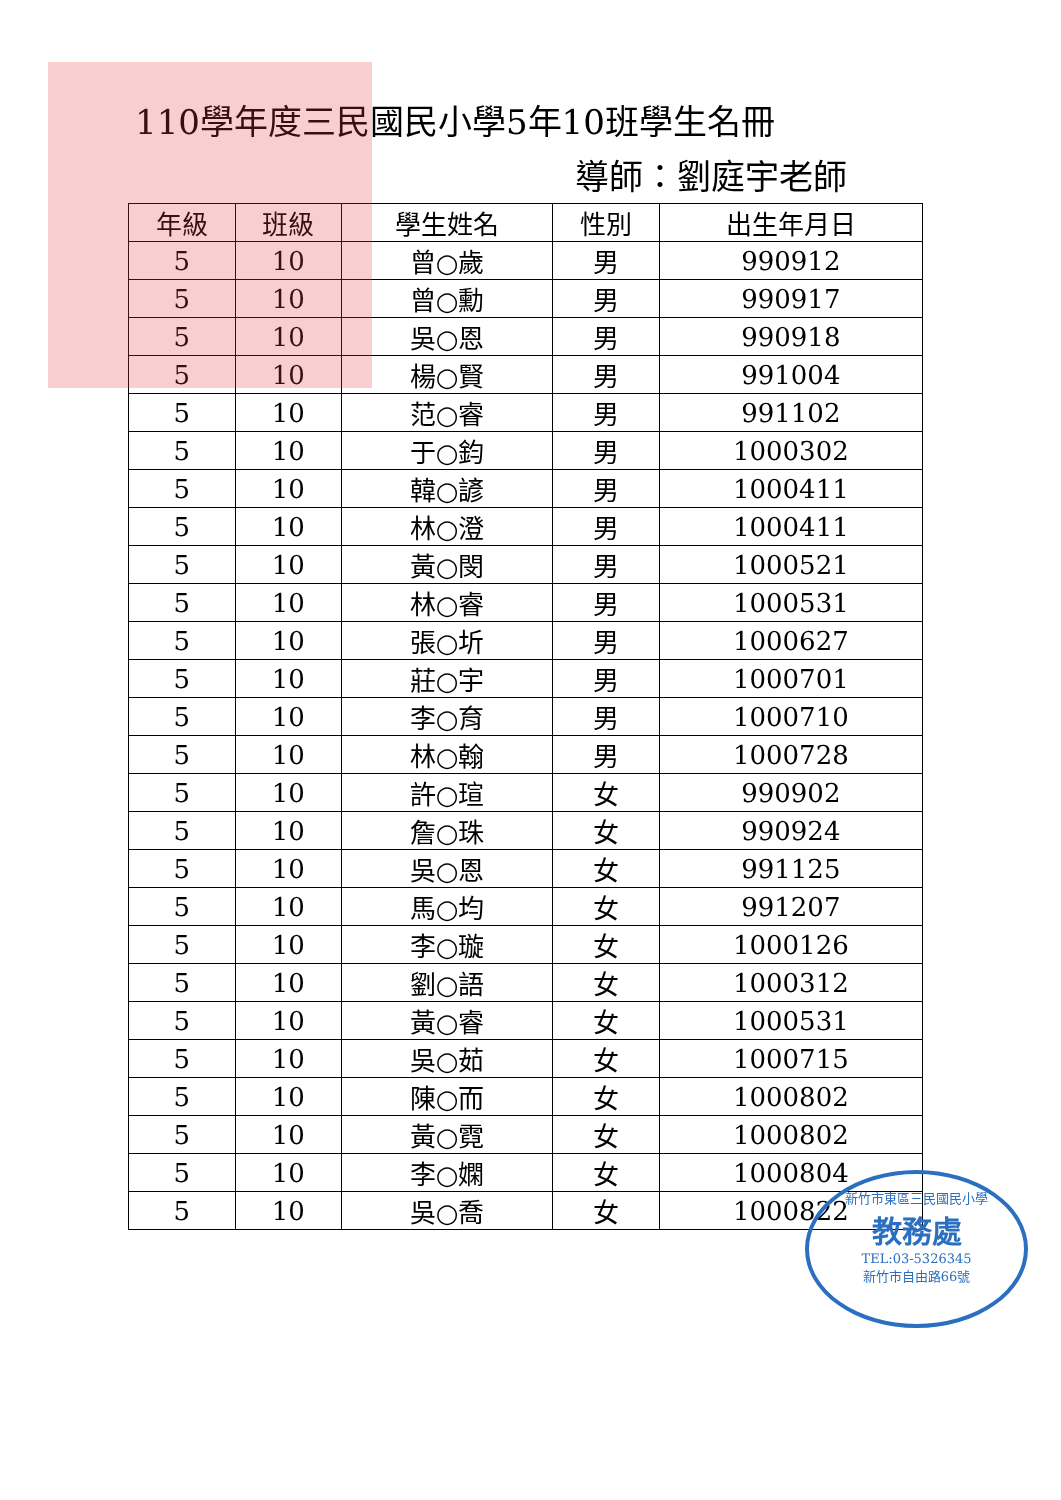110學年度三民國民小學5年10班學生名冊
導師：劉庭宇老師
| 年級 | 班級 | 學生姓名 | 性別 | 出生年月日 |
| --- | --- | --- | --- | --- |
| 5 | 10 | 曾○歲 | 男 | 990912 |
| 5 | 10 | 曾○勳 | 男 | 990917 |
| 5 | 10 | 吳○恩 | 男 | 990918 |
| 5 | 10 | 楊○賢 | 男 | 991004 |
| 5 | 10 | 范○睿 | 男 | 991102 |
| 5 | 10 | 于○鈞 | 男 | 1000302 |
| 5 | 10 | 韓○諺 | 男 | 1000411 |
| 5 | 10 | 林○澄 | 男 | 1000411 |
| 5 | 10 | 黃○閔 | 男 | 1000521 |
| 5 | 10 | 林○睿 | 男 | 1000531 |
| 5 | 10 | 張○圻 | 男 | 1000627 |
| 5 | 10 | 莊○宇 | 男 | 1000701 |
| 5 | 10 | 李○育 | 男 | 1000710 |
| 5 | 10 | 林○翰 | 男 | 1000728 |
| 5 | 10 | 許○瑄 | 女 | 990902 |
| 5 | 10 | 詹○珠 | 女 | 990924 |
| 5 | 10 | 吳○恩 | 女 | 991125 |
| 5 | 10 | 馬○均 | 女 | 991207 |
| 5 | 10 | 李○璇 | 女 | 1000126 |
| 5 | 10 | 劉○語 | 女 | 1000312 |
| 5 | 10 | 黃○睿 | 女 | 1000531 |
| 5 | 10 | 吳○茹 | 女 | 1000715 |
| 5 | 10 | 陳○而 | 女 | 1000802 |
| 5 | 10 | 黃○霓 | 女 | 1000802 |
| 5 | 10 | 李○嫻 | 女 | 1000804 |
| 5 | 10 | 吳○喬 | 女 | 1000822 |
新竹市東區三民國民小學
教務處
TEL:03-5326345
新竹市自由路66號